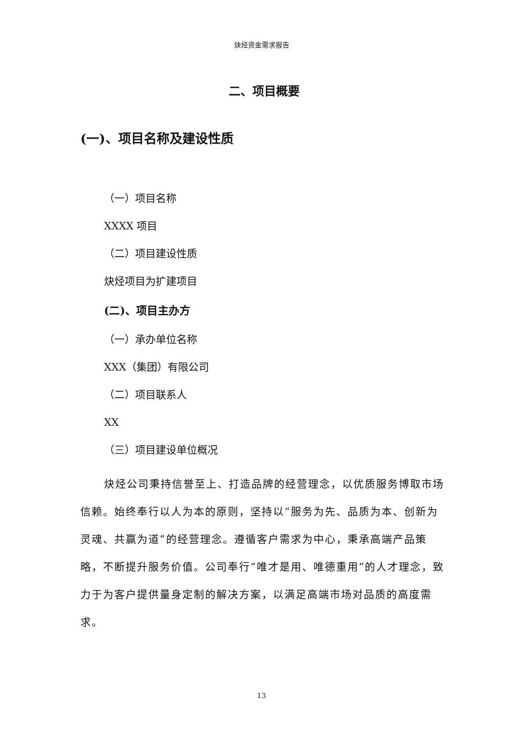炔烃资金需求报告
二、项目概要
(一)、项目名称及建设性质
（一）项目名称
XXXX 项目
（二）项目建设性质
炔烃项目为扩建项目
(二)、项目主办方
（一）承办单位名称
XXX（集团）有限公司
（二）项目联系人
XX
（三）项目建设单位概况
炔烃公司秉持信誉至上、打造品牌的经营理念，以优质服务博取市场信赖。始终奉行以人为本的原则，坚持以“服务为先、品质为本、创新为灵魂、共赢为道”的经营理念。遵循客户需求为中心，秉承高端产品策略，不断提升服务价值。公司奉行“唯才是用、唯德重用”的人才理念，致力于为客户提供量身定制的解决方案，以满足高端市场对品质的高度需求。
13